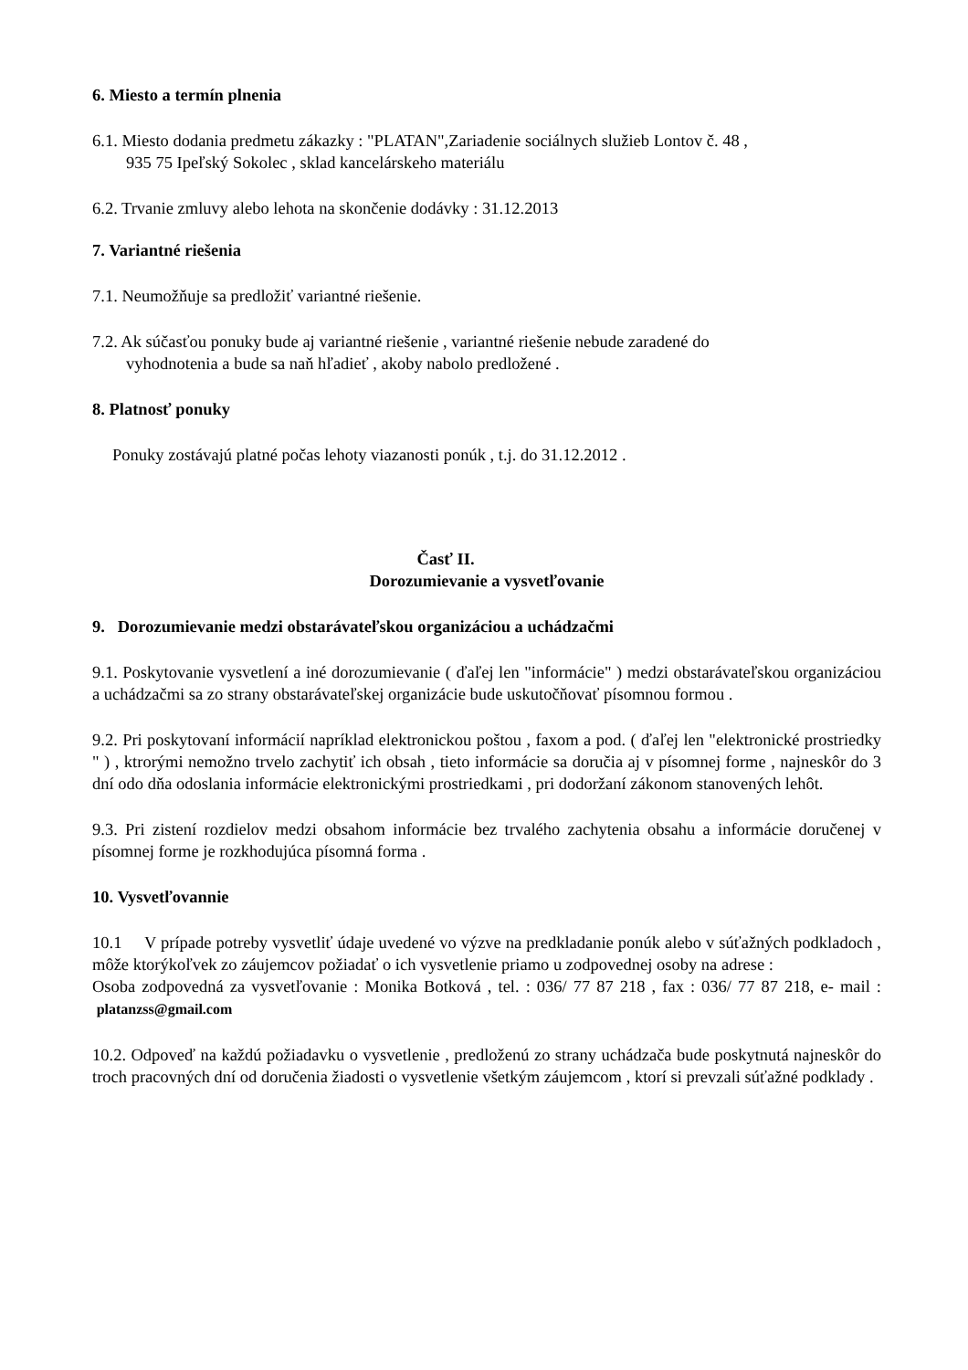6. Miesto a termín plnenia
6.1. Miesto dodania predmetu zákazky : "PLATAN",Zariadenie sociálnych služieb Lontov č. 48 ,
935 75 Ipeľský Sokolec , sklad kancelárskeho materiálu
6.2. Trvanie zmluvy alebo lehota na skončenie dodávky : 31.12.2013
7. Variantné riešenia
7.1. Neumožňuje sa predložiť variantné riešenie.
7.2. Ak súčasťou ponuky bude aj variantné riešenie , variantné riešenie nebude zaradené do
vyhodnotenia a bude sa naň hľadieť , akoby nabolo predložené .
8. Platnosť ponuky
Ponuky zostávajú platné počas lehoty viazanosti ponúk , t.j. do 31.12.2012 .
Časť II.
Dorozumievanie a vysvetľovanie
9. Dorozumievanie medzi obstarávateľskou organizáciou a uchádzačmi
9.1. Poskytovanie vysvetlení a iné dorozumievanie ( ďaľej len "informácie" ) medzi obstarávateľskou organizáciou a uchádzačmi sa zo strany obstarávateľskej organizácie bude uskutočňovať písomnou formou .
9.2. Pri poskytovaní informácií napríklad elektronickou poštou , faxom a pod. ( ďaľej len "elektronické prostriedky " ) , ktrorými nemožno trvelo zachytiť ich obsah , tieto informácie sa doručia aj v písomnej forme , najneskôr do 3 dní odo dňa odoslania informácie elektronickými prostriedkami , pri dodoržaní zákonom stanovených lehôt.
9.3. Pri zistení rozdielov medzi obsahom informácie bez trvalého zachytenia obsahu a informácie doručenej v písomnej forme je rozkhodujúca písomná forma .
10. Vysvetľovannie
10.1 V prípade potreby vysvetliť údaje uvedené vo výzve na predkladanie ponúk alebo v súťažných podkladoch , môže ktorýkoľvek zo záujemcov požiadať o ich vysvetlenie priamo u zodpovednej osoby na adrese :
Osoba zodpovedná za vysvetľovanie : Monika Botková , tel. : 036/ 77 87 218 , fax : 036/ 77 87 218, e- mail : platanzss@gmail.com
10.2. Odpoveď na každú požiadavku o vysvetlenie , predloženú zo strany uchádzača bude poskytnutá najneskôr do troch pracovných dní od doručenia žiadosti o vysvetlenie všetkým záujemcom , ktorí si prevzali súťažné podklady .